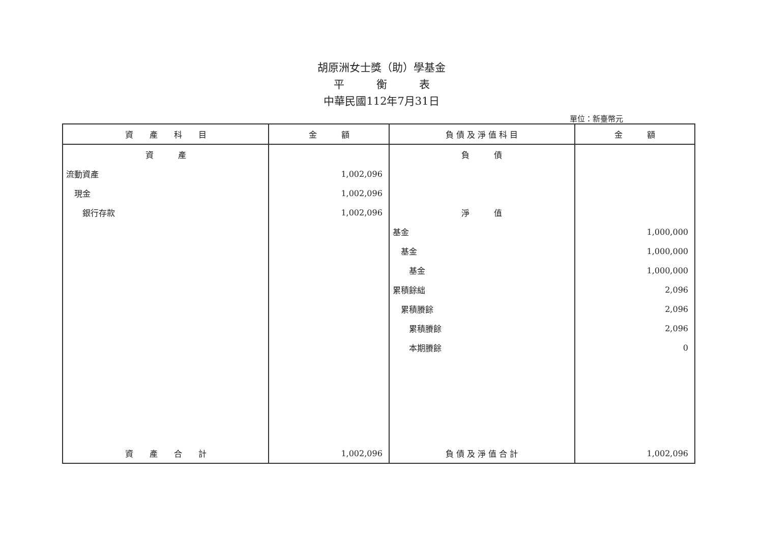胡原洲女士獎（助）學基金
平　　　衡　　　表
中華民國112年7月31日
單位：新臺幣元
| 資 產 科 目 | 金 額 | 負 債 及 淨 值 科 目 | 金 額 |
| --- | --- | --- | --- |
| 資 產 | | 負 債 | |
| 流動資產 | 1,002,096 | | |
| 現金 | 1,002,096 | | |
| 銀行存款 | 1,002,096 | 淨 值 | |
| | | 基金 | 1,000,000 |
| | | 基金 | 1,000,000 |
| | | 基金 | 1,000,000 |
| | | 累積餘絀 | 2,096 |
| | | 累積賸餘 | 2,096 |
| | | 累積賸餘 | 2,096 |
| | | 本期賸餘 | 0 |
| 資 產 合 計 | 1,002,096 | 負 債 及 淨 值 合 計 | 1,002,096 |